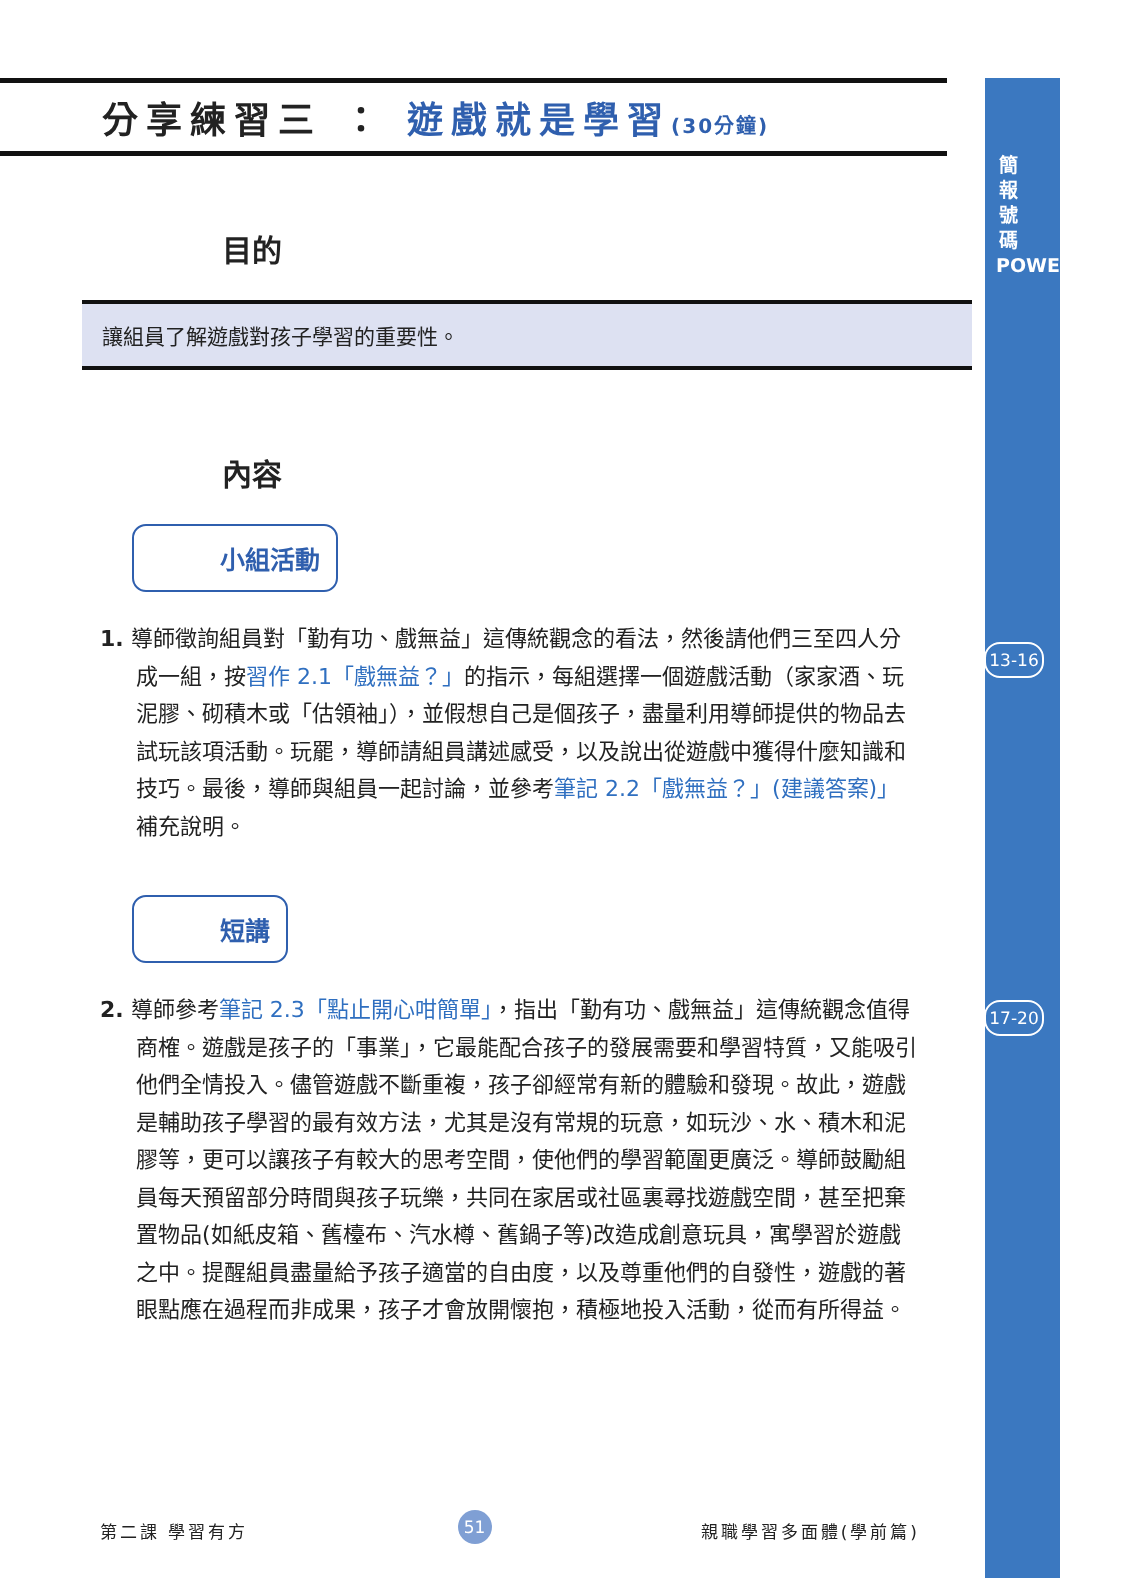簡 報 號 碼 POWERPOINT
13-16
17-20
分享練習三 ： 遊戲就是學習(30分鐘)
目的
讓組員了解遊戲對孩子學習的重要性。
內容
小組活動
1. 導師徵詢組員對「勤有功、戲無益」這傳統觀念的看法，然後請他們三至四人分成一組，按習作 2.1「戲無益？」的指示，每組選擇一個遊戲活動（家家酒、玩泥膠、砌積木或「估領袖」），並假想自己是個孩子，盡量利用導師提供的物品去試玩該項活動。玩罷，導師請組員講述感受，以及說出從遊戲中獲得什麼知識和技巧。最後，導師與組員一起討論，並參考筆記 2.2「戲無益？」(建議答案)」補充說明。
短講
2. 導師參考筆記 2.3「點止開心咁簡單」，指出「勤有功、戲無益」這傳統觀念值得商榷。遊戲是孩子的「事業」，它最能配合孩子的發展需要和學習特質，又能吸引他們全情投入。儘管遊戲不斷重複，孩子卻經常有新的體驗和發現。故此，遊戲是輔助孩子學習的最有效方法，尤其是沒有常規的玩意，如玩沙、水、積木和泥膠等，更可以讓孩子有較大的思考空間，使他們的學習範圍更廣泛。導師鼓勵組員每天預留部分時間與孩子玩樂，共同在家居或社區裏尋找遊戲空間，甚至把棄置物品(如紙皮箱、舊檯布、汽水樽、舊鍋子等)改造成創意玩具，寓學習於遊戲之中。提醒組員盡量給予孩子適當的自由度，以及尊重他們的自發性，遊戲的著眼點應在過程而非成果，孩子才會放開懷抱，積極地投入活動，從而有所得益。
第二課 學習有方 51 親職學習多面體(學前篇)